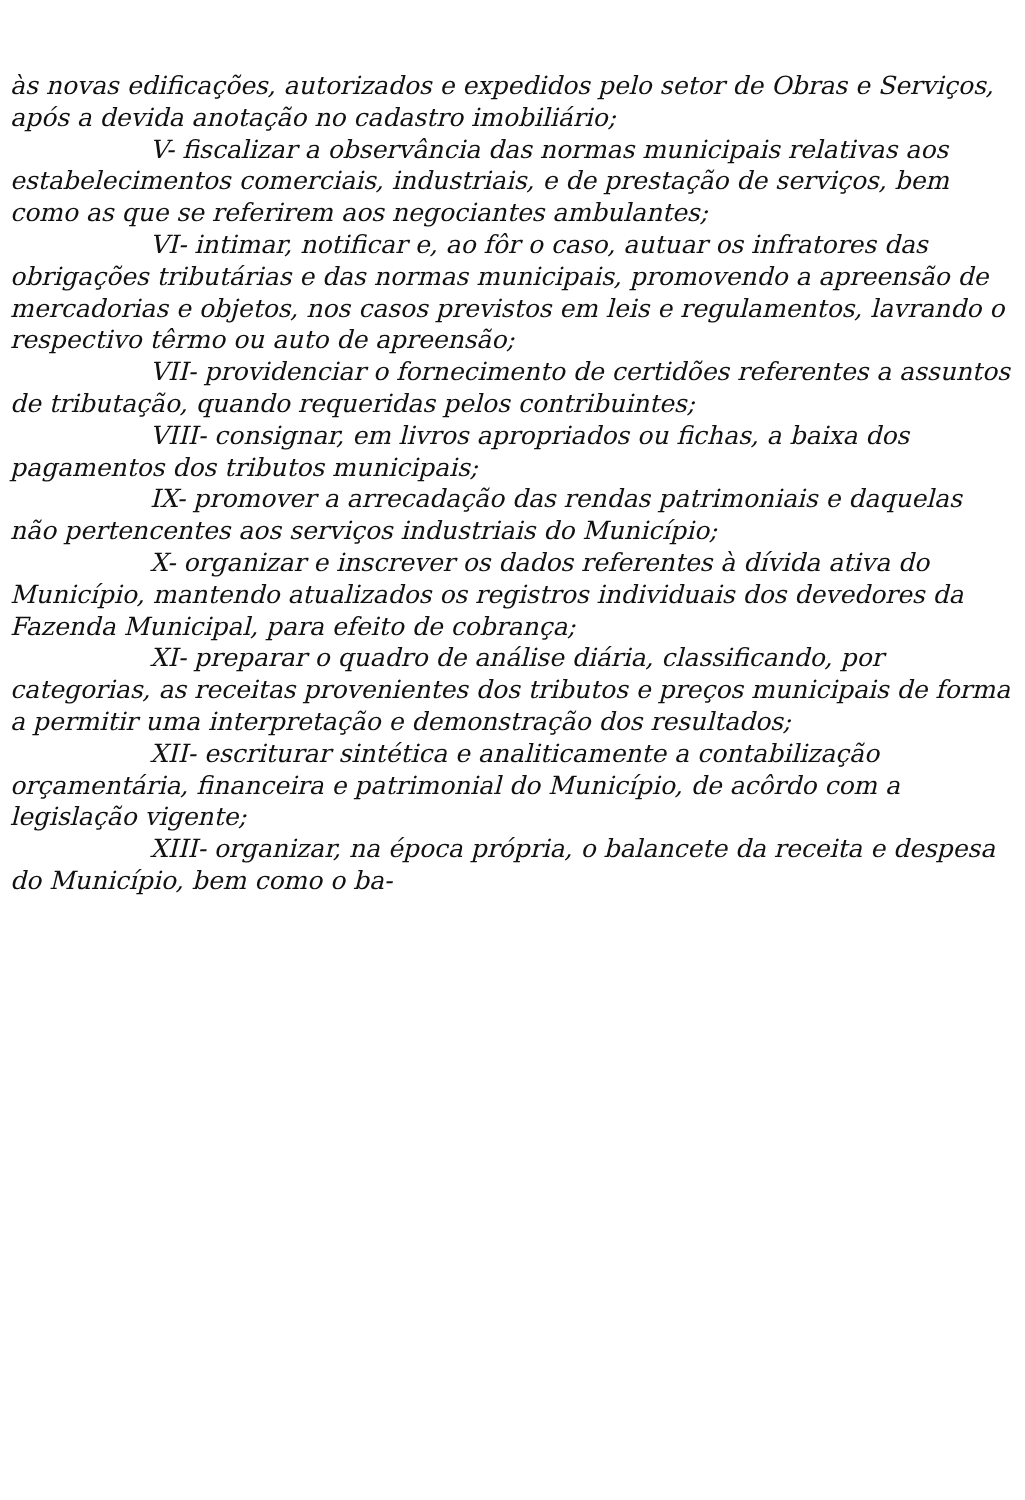às novas edificações, autorizados e expedidos pelo setor de Obras e Serviços, após a devida anotação no cadastro imobiliário;
V- fiscalizar a observância das normas municipais relativas aos estabelecimentos comerciais, industriais, e de prestação de serviços, bem como as que se referirem aos negociantes ambulantes;
VI- intimar, notificar e, ao fôr o caso, autuar os infratores das obrigações tributárias e das normas municipais, promovendo a apreensão de mercadorias e objetos, nos casos previstos em leis e regulamentos, lavrando o respectivo têrmo ou auto de apreensão;
VII- providenciar o fornecimento de certidões referentes a assuntos de tributação, quando requeridas pelos contribuintes;
VIII- consignar, em livros apropriados ou fichas, a baixa dos pagamentos dos tributos municipais;
IX- promover a arrecadação das rendas patrimoniais e daquelas não pertencentes aos serviços industriais do Município;
X- organizar e inscrever os dados referentes à dívida ativa do Município, mantendo atualizados os registros individuais dos devedores da Fazenda Municipal, para efeito de cobrança;
XI- preparar o quadro de análise diária, classificando, por categorias, as receitas provenientes dos tributos e preços municipais de forma a permitir uma interpretação e demonstração dos resultados;
XII- escriturar sintética e analiticamente a contabilização orçamentária, financeira e patrimonial do Município, de acôrdo com a legislação vigente;
XIII- organizar, na época própria, o balancete da receita e despesa do Município, bem como o ba-